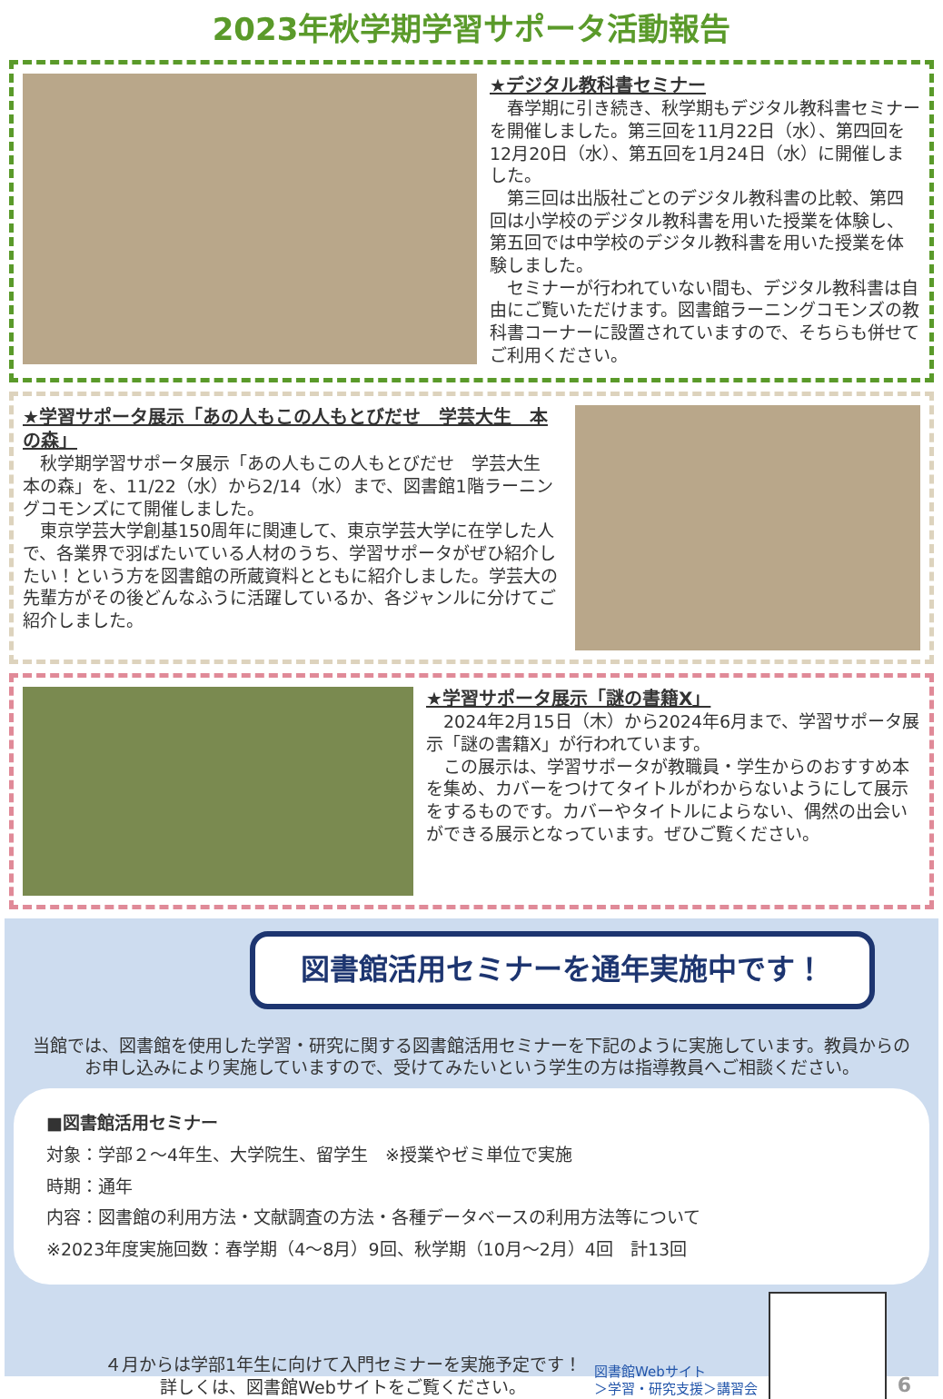2023年秋学期学習サポータ活動報告
★デジタル教科書セミナー
春学期に引き続き、秋学期もデジタル教科書セミナーを開催しました。第三回を11月22日（水）、第四回を12月20日（水）、第五回を1月24日（水）に開催しました。
第三回は出版社ごとのデジタル教科書の比較、第四回は小学校のデジタル教科書を用いた授業を体験し、第五回では中学校のデジタル教科書を用いた授業を体験しました。
セミナーが行われていない間も、デジタル教科書は自由にご覧いただけます。図書館ラーニングコモンズの教科書コーナーに設置されていますので、そちらも併せてご利用ください。
★学習サポータ展示「あの人もこの人もとびだせ　学芸大生　本の森」
秋学期学習サポータ展示「あの人もこの人もとびだせ　学芸大生　本の森」を、11/22（水）から2/14（水）まで、図書館1階ラーニングコモンズにて開催しました。
東京学芸大学創基150周年に関連して、東京学芸大学に在学した人で、各業界で羽ばたいている人材のうち、学習サポータがぜひ紹介したい！という方を図書館の所蔵資料とともに紹介しました。学芸大の先輩方がその後どんなふうに活躍しているか、各ジャンルに分けてご紹介しました。
★学習サポータ展示「謎の書籍X」
2024年2月15日（木）から2024年6月まで、学習サポータ展示「謎の書籍X」が行われています。
この展示は、学習サポータが教職員・学生からのおすすめ本を集め、カバーをつけてタイトルがわからないようにして展示をするものです。カバーやタイトルによらない、偶然の出会いができる展示となっています。ぜひご覧ください。
図書館活用セミナーを通年実施中です！
当館では、図書館を使用した学習・研究に関する図書館活用セミナーを下記のように実施しています。教員からのお申し込みにより実施していますので、受けてみたいという学生の方は指導教員へご相談ください。
■図書館活用セミナー
対象：学部２～4年生、大学院生、留学生　※授業やゼミ単位で実施
時期：通年
内容：図書館の利用方法・文献調査の方法・各種データベースの利用方法等について
※2023年度実施回数：春学期（4～8月）9回、秋学期（10月～2月）4回　計13回
４月からは学部1年生に向けて入門セミナーを実施予定です！
詳しくは、図書館Webサイトをご覧ください。
図書館Webサイト
＞学習・研究支援＞講習会
6